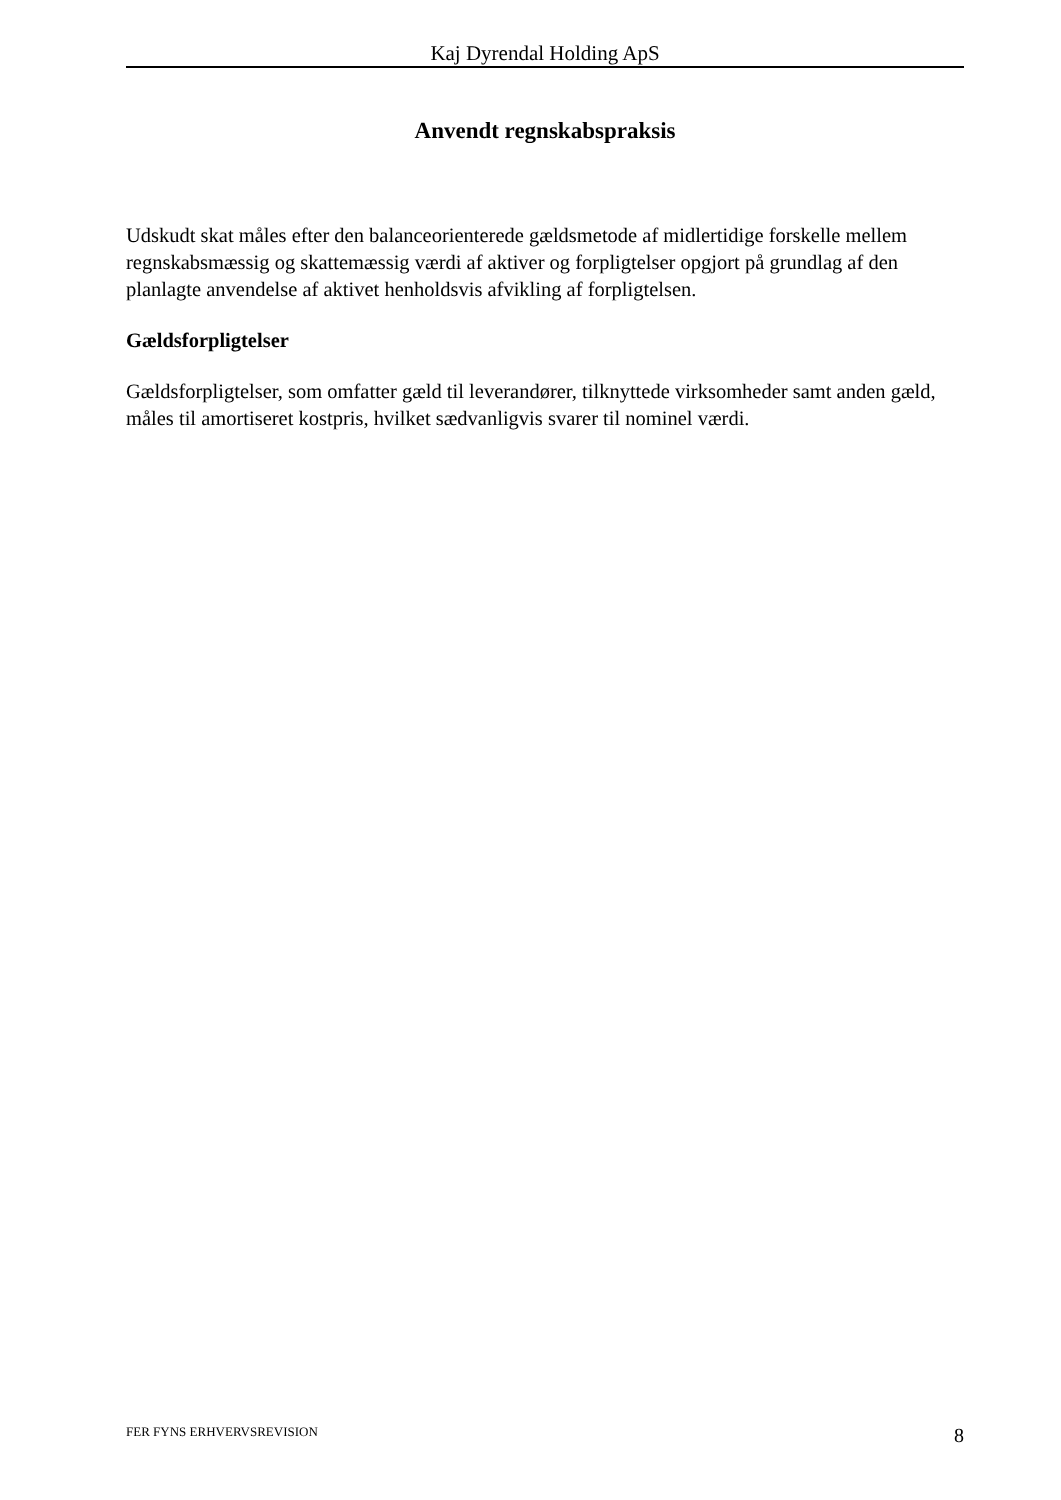Kaj Dyrendal Holding ApS
Anvendt regnskabspraksis
Udskudt skat måles efter den balanceorienterede gældsmetode af midlertidige forskelle mellem regnskabsmæssig og skattemæssig værdi af aktiver og forpligtelser opgjort på grundlag af den planlagte anvendelse af aktivet henholdsvis afvikling af forpligtelsen.
Gældsforpligtelser
Gældsforpligtelser, som omfatter gæld til leverandører, tilknyttede virksomheder samt anden gæld, måles til amortiseret kostpris, hvilket sædvanligvis svarer til nominel værdi.
FER FYNS ERHVERVSREVISION 8